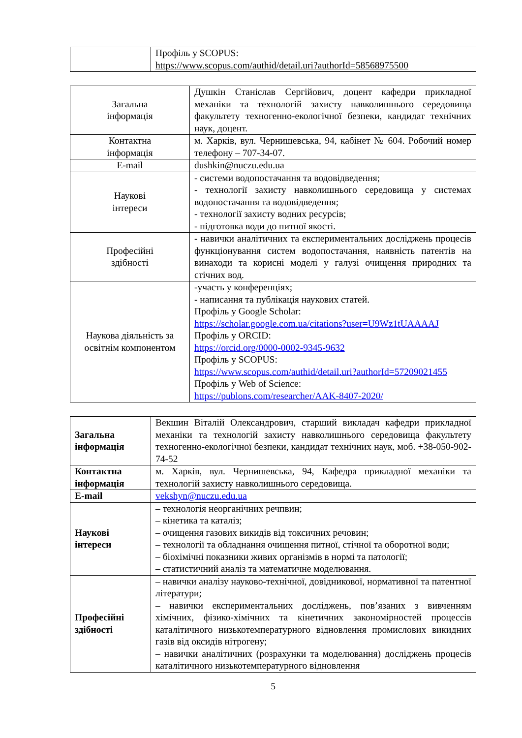| | Профіль у SCOPUS: https://www.scopus.com/authid/detail.uri?authorId=58568975500 |
| Загальна інформація | Душкін Станіслав Сергійович, доцент кафедри прикладної механіки та технологій захисту навколишнього середовища факультету техногенно-екологічної безпеки, кандидат технічних наук, доцент. |
| Контактна інформація | м. Харків, вул. Чернишевська, 94, кабінет № 604. Робочий номер телефону – 707-34-07. |
| E-mail | dushkin@nuczu.edu.ua |
| Наукові інтереси | - системи водопостачання та водовідведення; - технології захисту навколишнього середовища у системах водопостачання та водовідведення; - технології захисту водних ресурсів; - підготовка води до питної якості. |
| Професійні здібності | - навички аналітичних та експериментальних досліджень процесів функціонування систем водопостачання, наявність патентів на винаходи та корисні моделі у галузі очищення природних та стічних вод. |
| Наукова діяльність за освітнім компонентом | -участь у конференціях; - написання та публікація наукових статей. Профіль у Google Scholar: https://scholar.google.com.ua/citations?user=U9Wz1tUAAAAJ Профіль у ORCID: https://orcid.org/0000-0002-9345-9632 Профіль у SCOPUS: https://www.scopus.com/authid/detail.uri?authorId=57209021455 Профіль у Web of Science: https://publons.com/researcher/AAK-8407-2020/ |
| Загальна інформація | Векшин Віталій Олександрович, старший викладач кафедри прикладної механіки та технологій захисту навколишнього середовища факультету техногенно-екологічної безпеки, кандидат технічних наук, моб. +38-050-902-74-52 |
| Контактна інформація | м. Харків, вул. Чернишевська, 94, Кафедра прикладної механіки та технологій захисту навколишнього середовища. |
| E-mail | vekshyn@nuczu.edu.ua |
| Наукові інтереси | – технологія неорганічних речпвин; – кінетика та каталіз; – очищення газових викидів від токсичних речовин; – технології та обладнання очищення питної, стічної та оборотної води; – біохімічні показники живих організмів в нормі та патології; – статистичний аналіз та математичне моделювання. |
| Професійні здібності | – навички аналізу науково-технічної, довідникової, нормативної та патентної літератури; – навички експериментальних досліджень, пов’язаних з вивченням хімічних, фізико-хімічних та кінетичних закономірностей процессів каталітичного низькотемпературного відновлення промислових викидних газів від оксидів нітрогену; – навички аналітичних (розрахунки та моделювання) досліджень процесів каталітичного низькотемпературного відновлення |
5